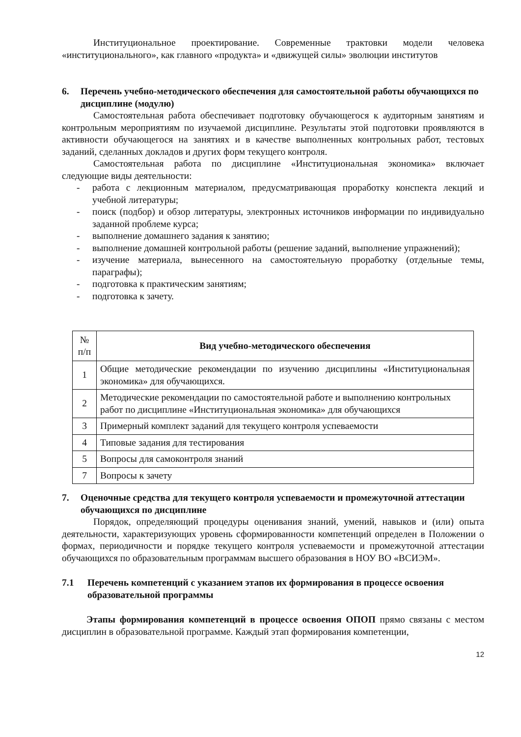Институциональное проектирование. Современные трактовки модели человека «институционального», как главного «продукта» и «движущей силы» эволюции институтов
6. Перечень учебно-методического обеспечения для самостоятельной работы обучающихся по дисциплине (модулю)
Самостоятельная работа обеспечивает подготовку обучающегося к аудиторным занятиям и контрольным мероприятиям по изучаемой дисциплине. Результаты этой подготовки проявляются в активности обучающегося на занятиях и в качестве выполненных контрольных работ, тестовых заданий, сделанных докладов и других форм текущего контроля.
Самостоятельная работа по дисциплине «Институциональная экономика» включает следующие виды деятельности:
- работа с лекционным материалом, предусматривающая проработку конспекта лекций и учебной литературы;
- поиск (подбор) и обзор литературы, электронных источников информации по индивидуально заданной проблеме курса;
- выполнение домашнего задания к занятию;
- выполнение домашней контрольной работы (решение заданий, выполнение упражнений);
- изучение материала, вынесенного на самостоятельную проработку (отдельные темы, параграфы);
- подготовка к практическим занятиям;
- подготовка к зачету.
| № п/п | Вид учебно-методического обеспечения |
| --- | --- |
| 1 | Общие методические рекомендации по изучению дисциплины «Институциональная экономика» для обучающихся. |
| 2 | Методические рекомендации по самостоятельной работе и выполнению контрольных работ по дисциплине «Институциональная экономика» для обучающихся |
| 3 | Примерный комплект заданий для текущего контроля успеваемости |
| 4 | Типовые задания для тестирования |
| 5 | Вопросы для самоконтроля знаний |
| 7 | Вопросы к зачету |
7. Оценочные средства для текущего контроля успеваемости и промежуточной аттестации обучающихся по дисциплине
Порядок, определяющий процедуры оценивания знаний, умений, навыков и (или) опыта деятельности, характеризующих уровень сформированности компетенций определен в Положении о формах, периодичности и порядке текущего контроля успеваемости и промежуточной аттестации обучающихся по образовательным программам высшего образования в НОУ ВО «ВСИЭМ».
7.1 Перечень компетенций с указанием этапов их формирования в процессе освоения образовательной программы
Этапы формирования компетенций в процессе освоения ОПОП прямо связаны с местом дисциплин в образовательной программе. Каждый этап формирования компетенции,
12